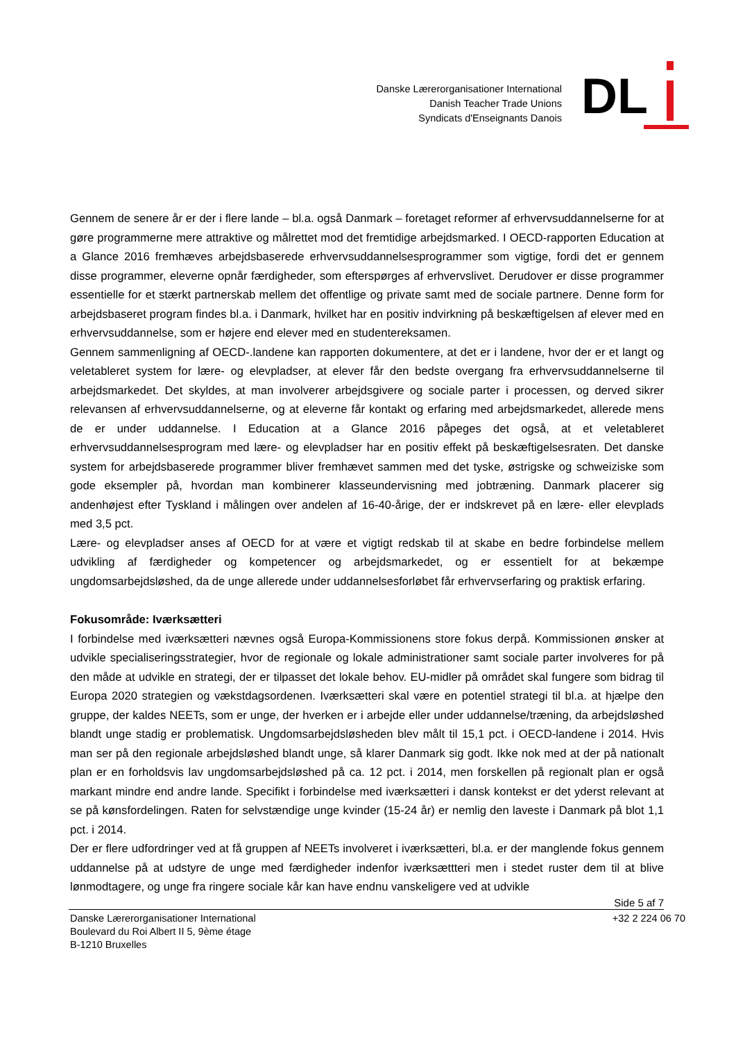Danske Lærerorganisationer International
Danish Teacher Trade Unions
Syndicats d'Enseignants Danois
DL
Gennem de senere år er der i flere lande – bl.a. også Danmark – foretaget reformer af erhvervsuddannelserne for at gøre programmerne mere attraktive og målrettet mod det fremtidige arbejdsmarked. I OECD-rapporten Education at a Glance 2016 fremhæves arbejdsbaserede erhvervsuddannelsesprogrammer som vigtige, fordi det er gennem disse programmer, eleverne opnår færdigheder, som efterspørges af erhvervslivet. Derudover er disse programmer essentielle for et stærkt partnerskab mellem det offentlige og private samt med de sociale partnere. Denne form for arbejdsbaseret program findes bl.a. i Danmark, hvilket har en positiv indvirkning på beskæftigelsen af elever med en erhvervsuddannelse, som er højere end elever med en studentereksamen.
Gennem sammenligning af OECD-.landene kan rapporten dokumentere, at det er i landene, hvor der er et langt og veletableret system for lære- og elevpladser, at elever får den bedste overgang fra erhvervsuddannelserne til arbejdsmarkedet. Det skyldes, at man involverer arbejdsgivere og sociale parter i processen, og derved sikrer relevansen af erhvervsuddannelserne, og at eleverne får kontakt og erfaring med arbejdsmarkedet, allerede mens de er under uddannelse. I Education at a Glance 2016 påpeges det også, at et veletableret erhvervsuddannelsesprogram med lære- og elevpladser har en positiv effekt på beskæftigelsesraten. Det danske system for arbejdsbaserede programmer bliver fremhævet sammen med det tyske, østrigske og schweiziske som gode eksempler på, hvordan man kombinerer klasseundervisning med jobtræning. Danmark placerer sig andenhøjest efter Tyskland i målingen over andelen af 16-40-årige, der er indskrevet på en lære- eller elevplads med 3,5 pct.
Lære- og elevpladser anses af OECD for at være et vigtigt redskab til at skabe en bedre forbindelse mellem udvikling af færdigheder og kompetencer og arbejdsmarkedet, og er essentielt for at bekæmpe ungdomsarbejdsløshed, da de unge allerede under uddannelsesforløbet får erhvervserfaring og praktisk erfaring.
Fokusområde: Iværksætteri
I forbindelse med iværksætteri nævnes også Europa-Kommissionens store fokus derpå. Kommissionen ønsker at udvikle specialiseringsstrategier, hvor de regionale og lokale administrationer samt sociale parter involveres for på den måde at udvikle en strategi, der er tilpasset det lokale behov. EU-midler på området skal fungere som bidrag til Europa 2020 strategien og vækstdagsordenen. Iværksætteri skal være en potentiel strategi til bl.a. at hjælpe den gruppe, der kaldes NEETs, som er unge, der hverken er i arbejde eller under uddannelse/træning, da arbejdsløshed blandt unge stadig er problematisk. Ungdomsarbejdsløsheden blev målt til 15,1 pct. i OECD-landene i 2014. Hvis man ser på den regionale arbejdsløshed blandt unge, så klarer Danmark sig godt. Ikke nok med at der på nationalt plan er en forholdsvis lav ungdomsarbejdsløshed på ca. 12 pct. i 2014, men forskellen på regionalt plan er også markant mindre end andre lande. Specifikt i forbindelse med iværksætteri i dansk kontekst er det yderst relevant at se på kønsfordelingen. Raten for selvstændige unge kvinder (15-24 år) er nemlig den laveste i Danmark på blot 1,1 pct. i 2014.
Der er flere udfordringer ved at få gruppen af NEETs involveret i iværksætteri, bl.a. er der manglende fokus gennem uddannelse på at udstyre de unge med færdigheder indenfor iværksættteri men i stedet ruster dem til at blive lønmodtagere, og unge fra ringere sociale kår kan have endnu vanskeligere ved at udvikle
Side 5 af 7
Danske Lærerorganisationer International
Boulevard du Roi Albert II 5, 9ème étage
B-1210 Bruxelles
+32 2 224 06 70